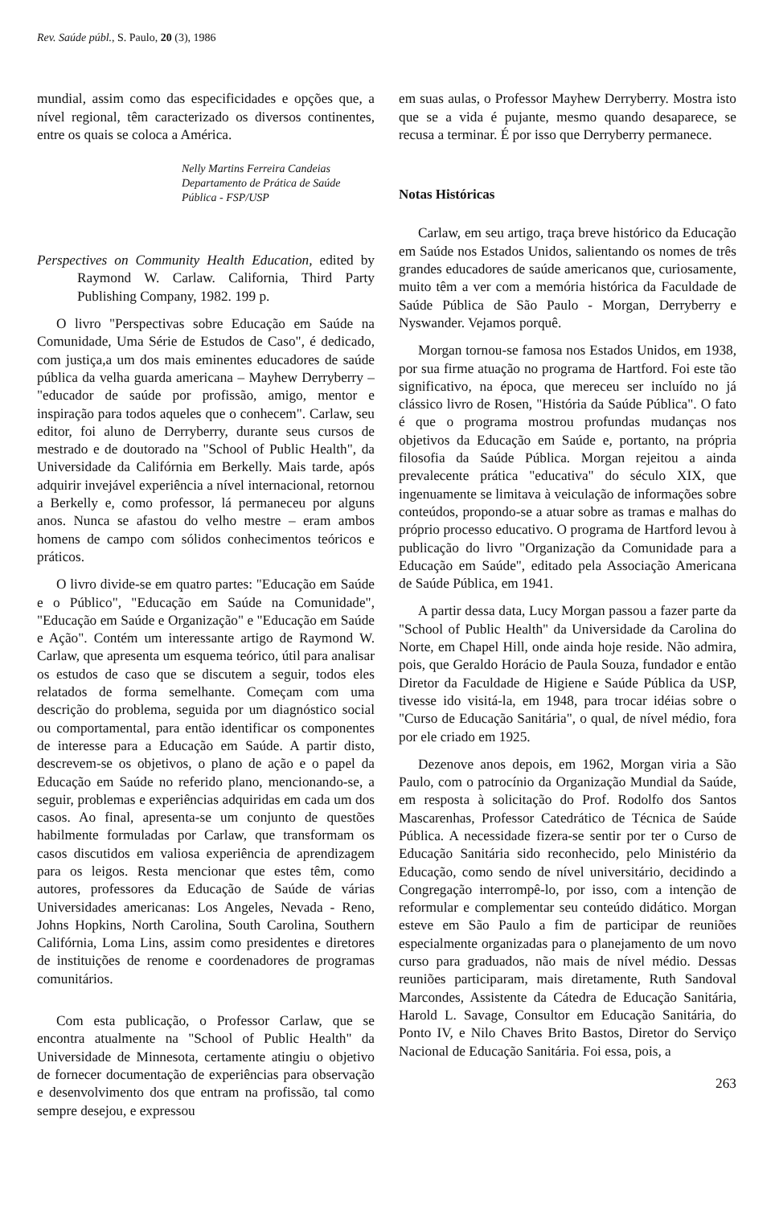Rev. Saúde públ., S. Paulo, 20 (3), 1986
mundial, assim como das especificidades e opções que, a nível regional, têm caracterizado os diversos continentes, entre os quais se coloca a América.
Nelly Martins Ferreira Candeias
Departamento de Prática de Saúde
Pública - FSP/USP
Perspectives on Community Health Education, edited by Raymond W. Carlaw. California, Third Party Publishing Company, 1982. 199 p.
O livro "Perspectivas sobre Educação em Saúde na Comunidade, Uma Série de Estudos de Caso", é dedicado, com justiça,a um dos mais eminentes educadores de saúde pública da velha guarda americana – Mayhew Derryberry – "educador de saúde por profissão, amigo, mentor e inspiração para todos aqueles que o conhecem". Carlaw, seu editor, foi aluno de Derryberry, durante seus cursos de mestrado e de doutorado na "School of Public Health", da Universidade da Califórnia em Berkelly. Mais tarde, após adquirir invejável experiência a nível internacional, retornou a Berkelly e, como professor, lá permaneceu por alguns anos. Nunca se afastou do velho mestre – eram ambos homens de campo com sólidos conhecimentos teóricos e práticos.
O livro divide-se em quatro partes: "Educação em Saúde e o Público", "Educação em Saúde na Comunidade", "Educação em Saúde e Organização" e "Educação em Saúde e Ação". Contém um interessante artigo de Raymond W. Carlaw, que apresenta um esquema teórico, útil para analisar os estudos de caso que se discutem a seguir, todos eles relatados de forma semelhante. Começam com uma descrição do problema, seguida por um diagnóstico social ou comportamental, para então identificar os componentes de interesse para a Educação em Saúde. A partir disto, descrevem-se os objetivos, o plano de ação e o papel da Educação em Saúde no referido plano, mencionando-se, a seguir, problemas e experiências adquiridas em cada um dos casos. Ao final, apresenta-se um conjunto de questões habilmente formuladas por Carlaw, que transformam os casos discutidos em valiosa experiência de aprendizagem para os leigos. Resta mencionar que estes têm, como autores, professores da Educação de Saúde de várias Universidades americanas: Los Angeles, Nevada - Reno, Johns Hopkins, North Carolina, South Carolina, Southern Califórnia, Loma Lins, assim como presidentes e diretores de instituições de renome e coordenadores de programas comunitários.
Com esta publicação, o Professor Carlaw, que se encontra atualmente na "School of Public Health" da Universidade de Minnesota, certamente atingiu o objetivo de fornecer documentação de experiências para observação e desenvolvimento dos que entram na profissão, tal como sempre desejou, e expressou
em suas aulas, o Professor Mayhew Derryberry. Mostra isto que se a vida é pujante, mesmo quando desaparece, se recusa a terminar. É por isso que Derryberry permanece.
Notas Históricas
Carlaw, em seu artigo, traça breve histórico da Educação em Saúde nos Estados Unidos, salientando os nomes de três grandes educadores de saúde americanos que, curiosamente, muito têm a ver com a memória histórica da Faculdade de Saúde Pública de São Paulo - Morgan, Derryberry e Nyswander. Vejamos porquê.
Morgan tornou-se famosa nos Estados Unidos, em 1938, por sua firme atuação no programa de Hartford. Foi este tão significativo, na época, que mereceu ser incluído no já clássico livro de Rosen, "História da Saúde Pública". O fato é que o programa mostrou profundas mudanças nos objetivos da Educação em Saúde e, portanto, na própria filosofia da Saúde Pública. Morgan rejeitou a ainda prevalecente prática "educativa" do século XIX, que ingenuamente se limitava à veiculação de informações sobre conteúdos, propondo-se a atuar sobre as tramas e malhas do próprio processo educativo. O programa de Hartford levou à publicação do livro "Organização da Comunidade para a Educação em Saúde", editado pela Associação Americana de Saúde Pública, em 1941.
A partir dessa data, Lucy Morgan passou a fazer parte da "School of Public Health" da Universidade da Carolina do Norte, em Chapel Hill, onde ainda hoje reside. Não admira, pois, que Geraldo Horácio de Paula Souza, fundador e então Diretor da Faculdade de Higiene e Saúde Pública da USP, tivesse ido visitá-la, em 1948, para trocar idéias sobre o "Curso de Educação Sanitária", o qual, de nível médio, fora por ele criado em 1925.
Dezenove anos depois, em 1962, Morgan viria a São Paulo, com o patrocínio da Organização Mundial da Saúde, em resposta à solicitação do Prof. Rodolfo dos Santos Mascarenhas, Professor Catedrático de Técnica de Saúde Pública. A necessidade fizera-se sentir por ter o Curso de Educação Sanitária sido reconhecido, pelo Ministério da Educação, como sendo de nível universitário, decidindo a Congregação interrompê-lo, por isso, com a intenção de reformular e complementar seu conteúdo didático. Morgan esteve em São Paulo a fim de participar de reuniões especialmente organizadas para o planejamento de um novo curso para graduados, não mais de nível médio. Dessas reuniões participaram, mais diretamente, Ruth Sandoval Marcondes, Assistente da Cátedra de Educação Sanitária, Harold L. Savage, Consultor em Educação Sanitária, do Ponto IV, e Nilo Chaves Brito Bastos, Diretor do Serviço Nacional de Educação Sanitária. Foi essa, pois, a
263